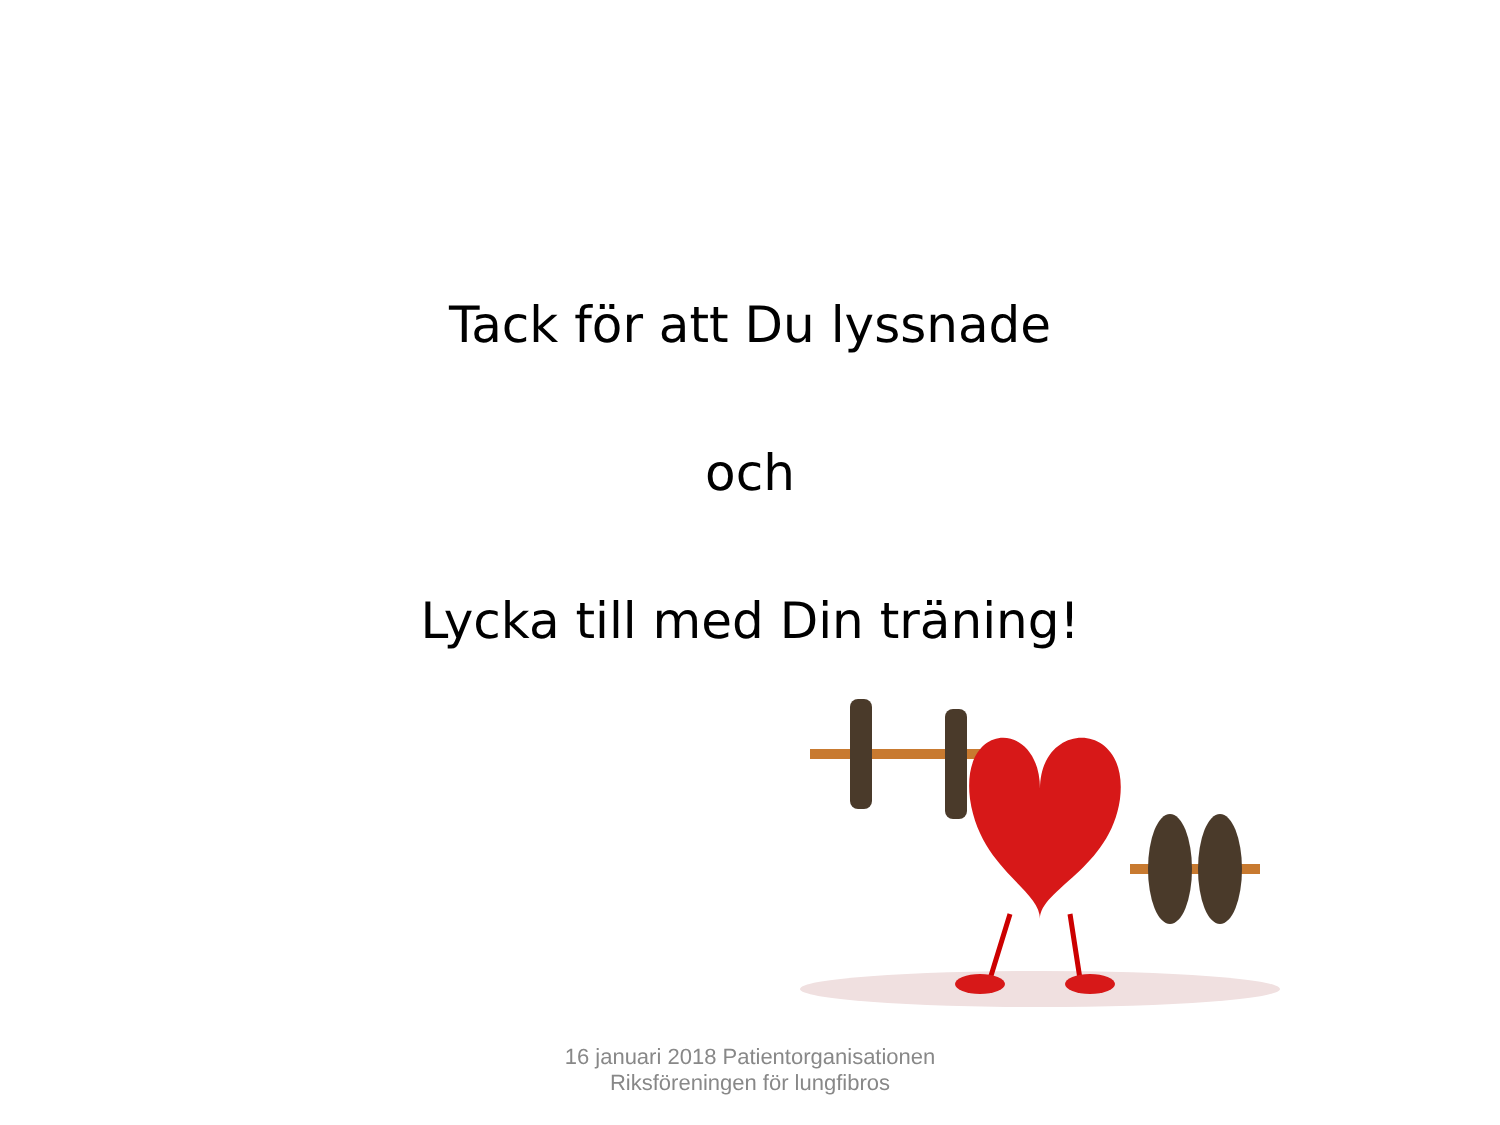Tack för att Du lyssnade
och
Lycka till med Din träning!
16 januari 2018 Patientorganisationen
Riksföreningen för lungfibros